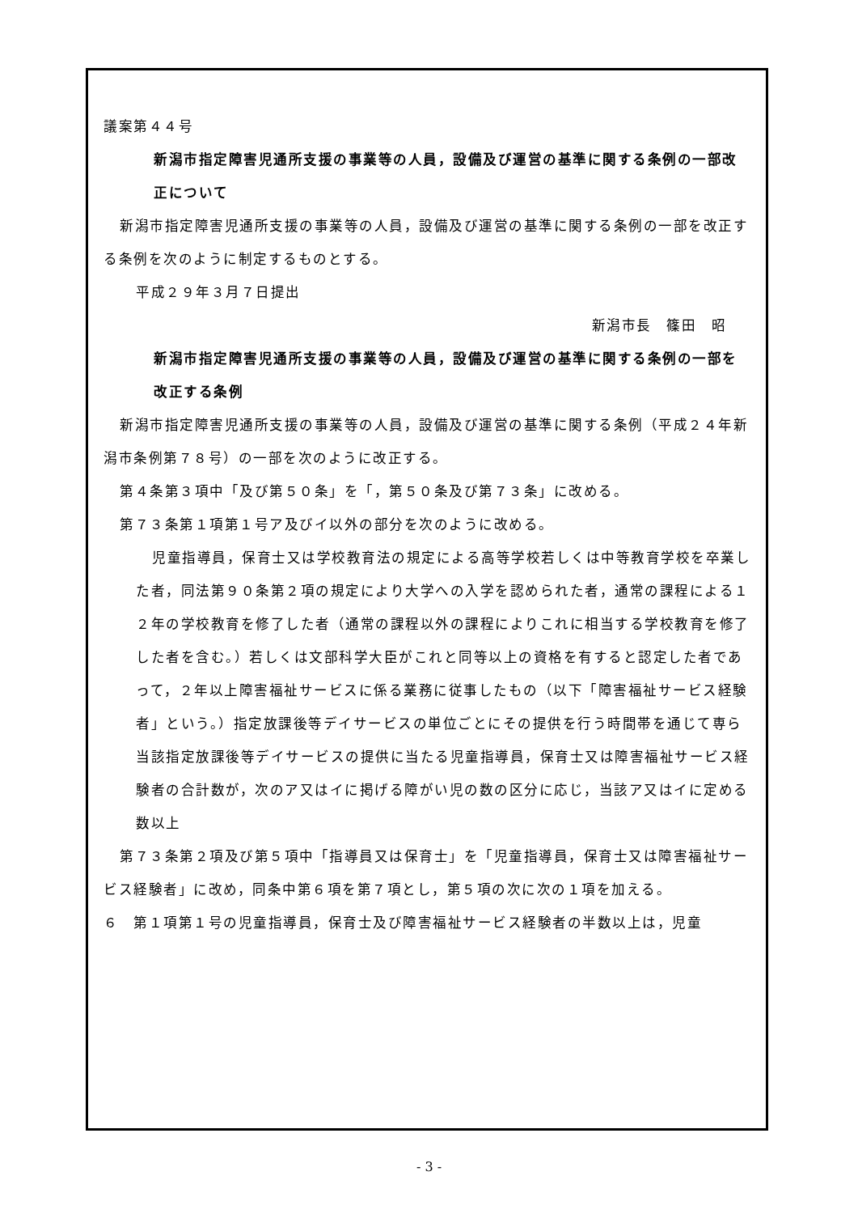議案第４４号
新潟市指定障害児通所支援の事業等の人員，設備及び運営の基準に関する条例の一部改正について
新潟市指定障害児通所支援の事業等の人員，設備及び運営の基準に関する条例の一部を改正する条例を次のように制定するものとする。
平成２９年３月７日提出
新潟市長　篠田　昭
新潟市指定障害児通所支援の事業等の人員，設備及び運営の基準に関する条例の一部を改正する条例
新潟市指定障害児通所支援の事業等の人員，設備及び運営の基準に関する条例（平成２４年新潟市条例第７８号）の一部を次のように改正する。
第４条第３項中「及び第５０条」を「，第５０条及び第７３条」に改める。
第７３条第１項第１号ア及びイ以外の部分を次のように改める。
児童指導員，保育士又は学校教育法の規定による高等学校若しくは中等教育学校を卒業した者，同法第９０条第２項の規定により大学への入学を認められた者，通常の課程による１２年の学校教育を修了した者（通常の課程以外の課程によりこれに相当する学校教育を修了した者を含む。）若しくは文部科学大臣がこれと同等以上の資格を有すると認定した者であって，２年以上障害福祉サービスに係る業務に従事したもの（以下「障害福祉サービス経験者」という。）指定放課後等デイサービスの単位ごとにその提供を行う時間帯を通じて専ら当該指定放課後等デイサービスの提供に当たる児童指導員，保育士又は障害福祉サービス経験者の合計数が，次のア又はイに掲げる障がい児の数の区分に応じ，当該ア又はイに定める数以上
第７３条第２項及び第５項中「指導員又は保育士」を「児童指導員，保育士又は障害福祉サービス経験者」に改め，同条中第６項を第７項とし，第５項の次に次の１項を加える。
６　第１項第１号の児童指導員，保育士及び障害福祉サービス経験者の半数以上は，児童
- 3 -